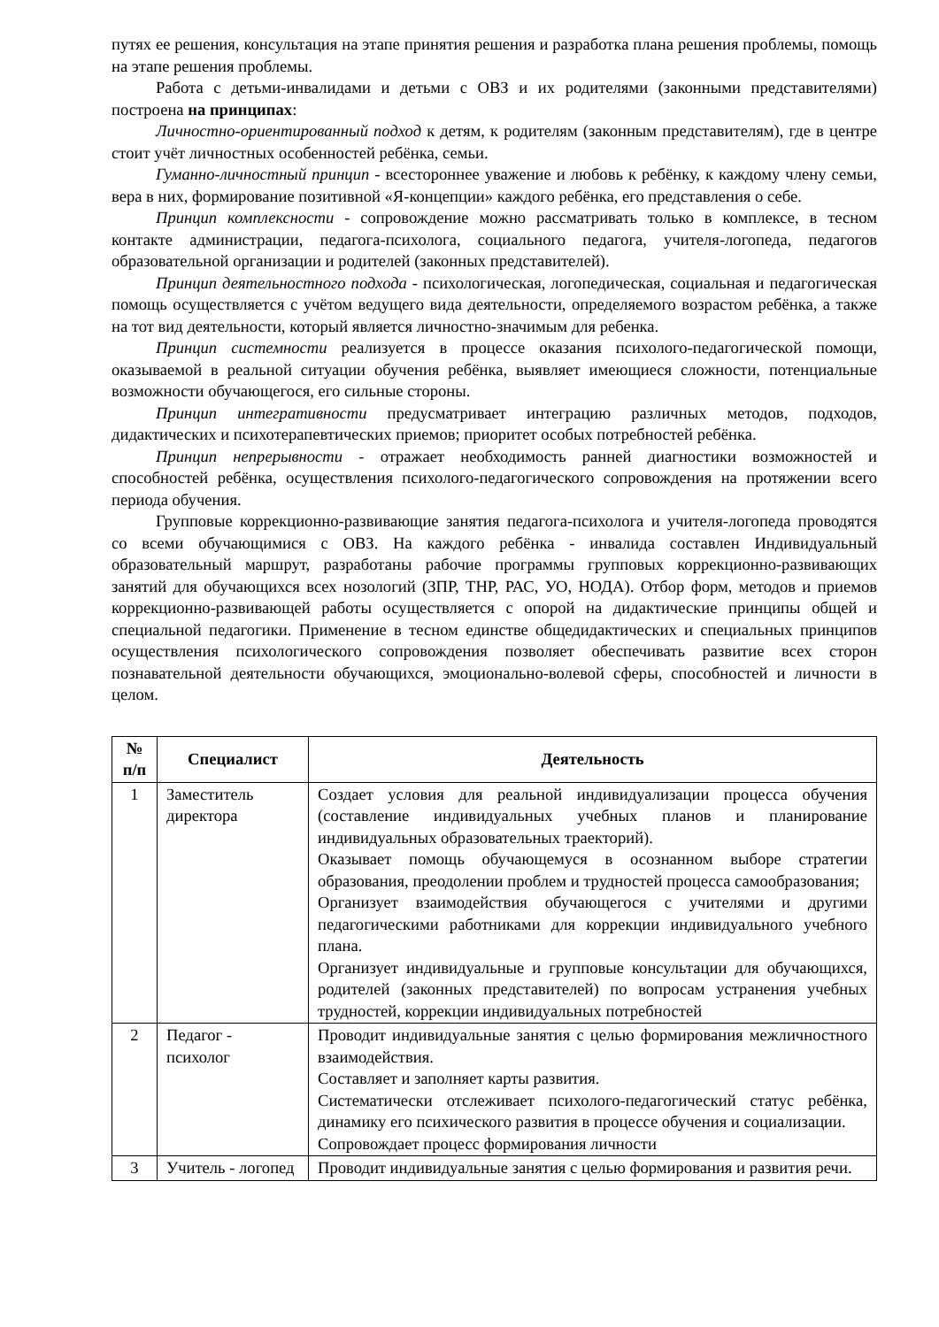путях ее решения, консультация на этапе принятия решения и разработка плана решения проблемы, помощь на этапе решения проблемы.
Работа с детьми-инвалидами и детьми с ОВЗ и их родителями (законными представителями) построена на принципах:
Личностно-ориентированный подход к детям, к родителям (законным представителям), где в центре стоит учёт личностных особенностей ребёнка, семьи.
Гуманно-личностный принцип - всестороннее уважение и любовь к ребёнку, к каждому члену семьи, вера в них, формирование позитивной «Я-концепции» каждого ребёнка, его представления о себе.
Принцип комплексности - сопровождение можно рассматривать только в комплексе, в тесном контакте администрации, педагога-психолога, социального педагога, учителя-логопеда, педагогов образовательной организации и родителей (законных представителей).
Принцип деятельностного подхода - психологическая, логопедическая, социальная и педагогическая помощь осуществляется с учётом ведущего вида деятельности, определяемого возрастом ребёнка, а также на тот вид деятельности, который является личностно-значимым для ребенка.
Принцип системности реализуется в процессе оказания психолого-педагогической помощи, оказываемой в реальной ситуации обучения ребёнка, выявляет имеющиеся сложности, потенциальные возможности обучающегося, его сильные стороны.
Принцип интегративности предусматривает интеграцию различных методов, подходов, дидактических и психотерапевтических приемов; приоритет особых потребностей ребёнка.
Принцип непрерывности - отражает необходимость ранней диагностики возможностей и способностей ребёнка, осуществления психолого-педагогического сопровождения на протяжении всего периода обучения.
Групповые коррекционно-развивающие занятия педагога-психолога и учителя-логопеда проводятся со всеми обучающимися с ОВЗ. На каждого ребёнка - инвалида составлен Индивидуальный образовательный маршрут, разработаны рабочие программы групповых коррекционно-развивающих занятий для обучающихся всех нозологий (ЗПР, ТНР, РАС, УО, НОДА). Отбор форм, методов и приемов коррекционно-развивающей работы осуществляется с опорой на дидактические принципы общей и специальной педагогики. Применение в тесном единстве общедидактических и специальных принципов осуществления психологического сопровождения позволяет обеспечивать развитие всех сторон познавательной деятельности обучающихся, эмоционально-волевой сферы, способностей и личности в целом.
| № п/п | Специалист | Деятельность |
| --- | --- | --- |
| 1 | Заместитель директора | Создает условия для реальной индивидуализации процесса обучения (составление индивидуальных учебных планов и планирование индивидуальных образовательных траекторий). Оказывает помощь обучающемуся в осознанном выборе стратегии образования, преодолении проблем и трудностей процесса самообразования; Организует взаимодействия обучающегося с учителями и другими педагогическими работниками для коррекции индивидуального учебного плана. Организует индивидуальные и групповые консультации для обучающихся, родителей (законных представителей) по вопросам устранения учебных трудностей, коррекции индивидуальных потребностей |
| 2 | Педагог - психолог | Проводит индивидуальные занятия с целью формирования межличностного взаимодействия. Составляет и заполняет карты развития. Систематически отслеживает психолого-педагогический статус ребёнка, динамику его психического развития в процессе обучения и социализации. Сопровождает процесс формирования личности |
| 3 | Учитель - логопед | Проводит индивидуальные занятия с целью формирования и развития речи. |